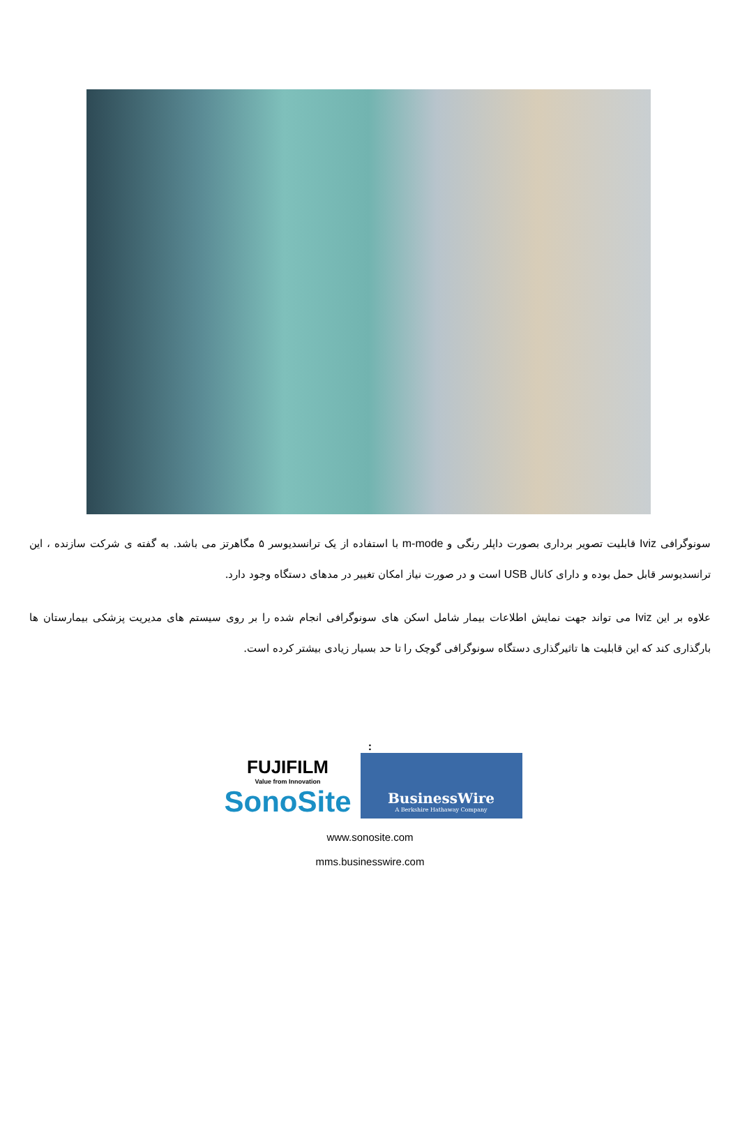سونوگرافی Iviz قابلیت تصویر برداری بصورت داپلر رنگی و m-mode با استفاده از یک ترانسدیوسر ۵ مگاهرتز می باشد. به گفته ی شرکت سازنده ، این ترانسدیوسر قابل حمل بوده و دارای کانال USB است و در صورت نیاز امکان تغییر در مدهای دستگاه وجود دارد.
علاوه بر این Iviz می تواند جهت نمایش اطلاعات بیمار شامل اسکن های سونوگرافی انجام شده را بر روی سیستم های مدیریت پزشکی بیمارستان ها بارگذاری کند که این قابلیت ها تاثیرگذاری دستگاه سونوگرافی گوچک را تا حد بسیار زیادی بیشتر کرده است.
:
FUJIFILM
Value from Innovation
SonoSite
BusinessWire
A Berkshire Hathaway Company
www.sonosite.com
mms.businesswire.com